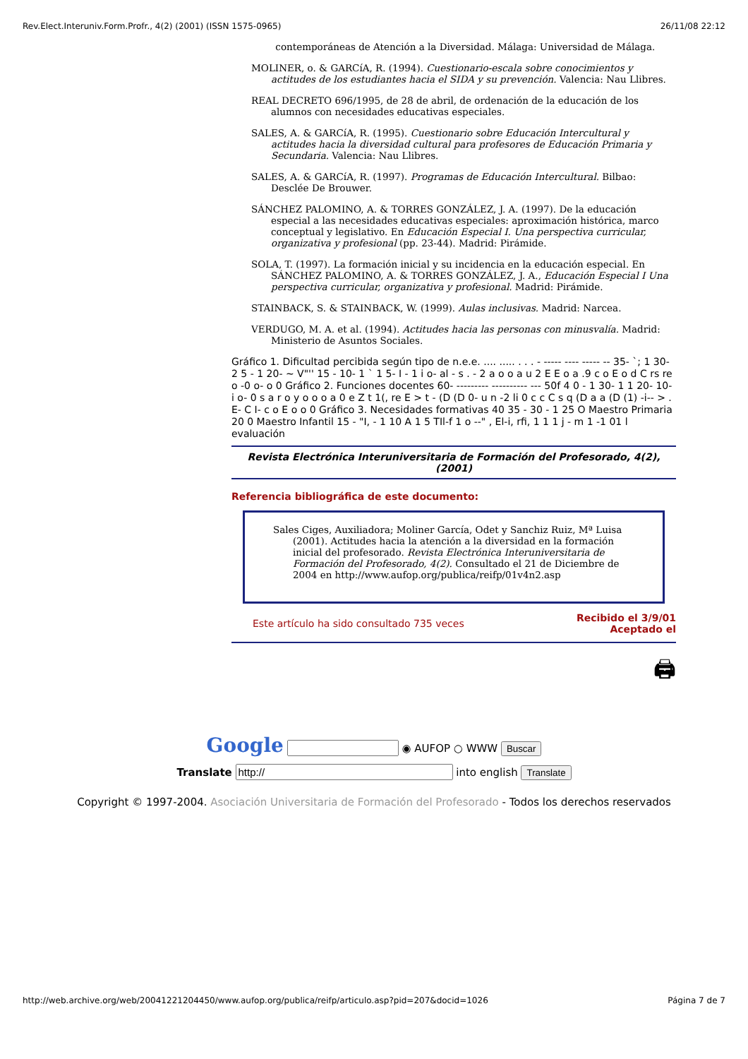Rev.Elect.Interuniv.Form.Profr., 4(2) (2001) (ISSN 1575-0965) 26/11/08 22:12
contemporáneas de Atención a la Diversidad. Málaga: Universidad de Málaga.
MOLINER, o. & GARCíA, R. (1994). Cuestionario-escala sobre conocimientos y actitudes de los estudiantes hacia el SIDA y su prevención. Valencia: Nau Llibres.
REAL DECRETO 696/1995, de 28 de abril, de ordenación de la educación de los alumnos con necesidades educativas especiales.
SALES, A. & GARCíA, R. (1995). Cuestionario sobre Educación Intercultural y actitudes hacia la diversidad cultural para profesores de Educación Primaria y Secundaria. Valencia: Nau Llibres.
SALES, A. & GARCíA, R. (1997). Programas de Educación Intercultural. Bilbao: Desclée De Brouwer.
SÁNCHEZ PALOMINO, A. & TORRES GONZÁLEZ, J. A. (1997). De la educación especial a las necesidades educativas especiales: aproximación histórica, marco conceptual y legislativo. En Educación Especial I. Una perspectiva curricular, organizativa y profesional (pp. 23-44). Madrid: Pirámide.
SOLA, T. (1997). La formación inicial y su incidencia en la educación especial. En SÁNCHEZ PALOMINO, A. & TORRES GONZÁLEZ, J. A., Educación Especial I Una perspectiva curricular, organizativa y profesional. Madrid: Pirámide.
STAINBACK, S. & STAINBACK, W. (1999). Aulas inclusivas. Madrid: Narcea.
VERDUGO, M. A. et al. (1994). Actitudes hacia las personas con minusvalía. Madrid: Ministerio de Asuntos Sociales.
Gráfico 1. Dificultad percibida según tipo de n.e.e. .... ..... . . . - ----- ---- ----- -- 35- `; 1 30- 2 5 - 1 20- ~ V"'' 15 - 10- 1 ` 1 5- I - 1 i o- al - s . - 2 a o o a u 2 E E o a .9 c o E o d C rs re o -0 o- o 0 Gráfico 2. Funciones docentes 60- --------- ---------- --- 50f 4 0 - 1 30- 1 1 20- 10- i o- 0 s a r o y o o o a 0 e Z t 1(, re E > t - (D (D 0- u n -2 li 0 c c C s q (D a a (D (1) -i-- > . E- C I- c o E o o 0 Gráfico 3. Necesidades formativas 40 35 - 30 - 1 25 O Maestro Primaria 20 0 Maestro Infantil 15 - "I, - 1 10 A 1 5 TIl-f 1 o --" , El-i, rfi, 1 1 1 j - m 1 -1 01 l evaluación
Revista Electrónica Interuniversitaria de Formación del Profesorado, 4(2), (2001)
Referencia bibliográfica de este documento:
Sales Ciges, Auxiliadora; Moliner García, Odet y Sanchiz Ruiz, Mª Luisa (2001). Actitudes hacia la atención a la diversidad en la formación inicial del profesorado. Revista Electrónica Interuniversitaria de Formación del Profesorado, 4(2). Consultado el 21 de Diciembre de 2004 en http://www.aufop.org/publica/reifp/01v4n2.asp
Este artículo ha sido consultado 735 veces Recibido el 3/9/01
Aceptado el
🖨
Google ◉ AUFOP ○ WWW Buscar
Translate into english Translate
Copyright © 1997-2004. Asociación Universitaria de Formación del Profesorado - Todos los derechos reservados
http://web.archive.org/web/20041221204450/www.aufop.org/publica/reifp/articulo.asp?pid=207&docid=1026 Página 7 de 7